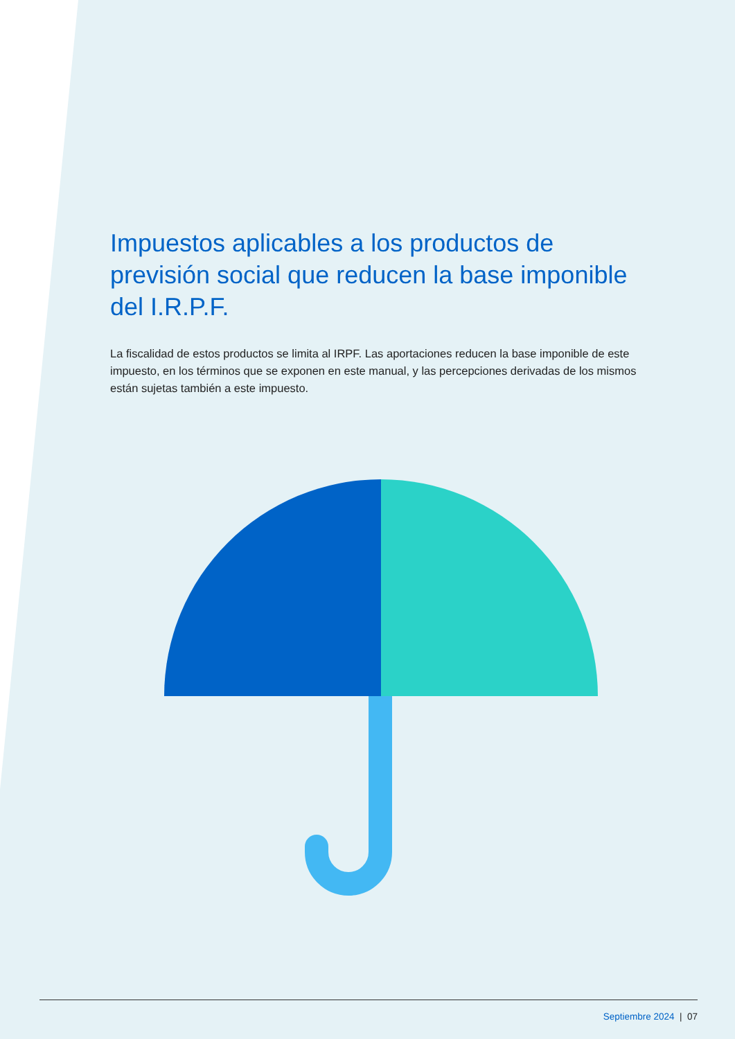Impuestos aplicables a los productos de previsión social que reducen la base imponible del I.R.P.F.
La fiscalidad de estos productos se limita al IRPF. Las aportaciones reducen la base imponible de este impuesto, en los términos que se exponen en este manual, y las percepciones derivadas de los mismos están sujetas también a este impuesto.
Septiembre 2024 | 07